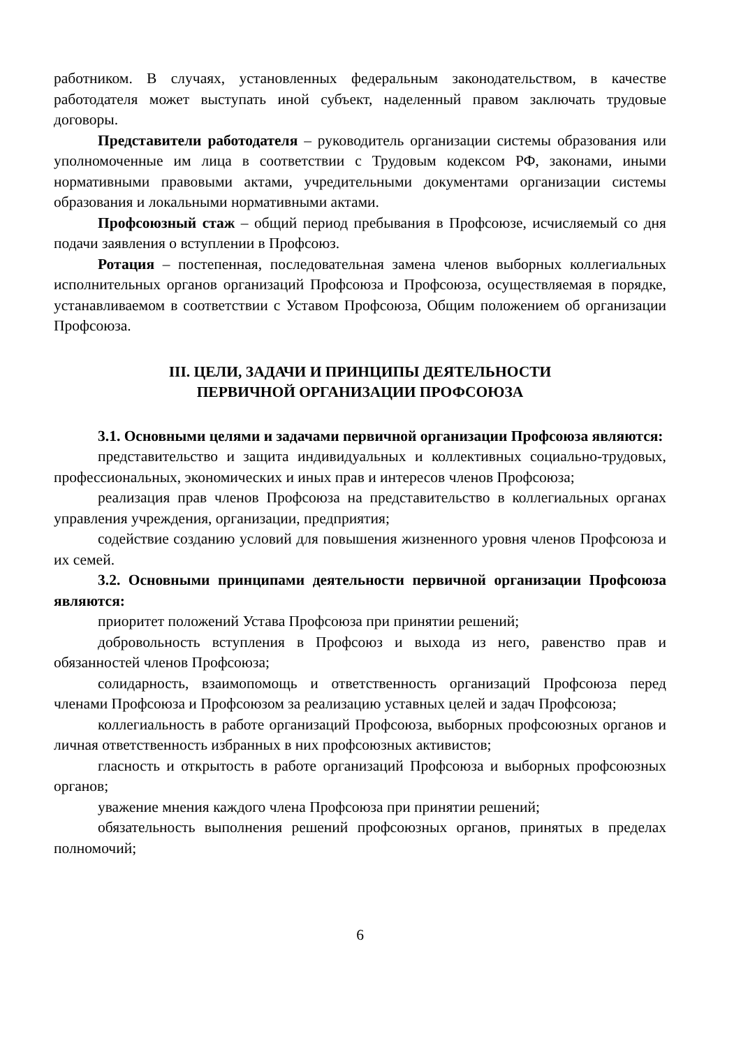работником. В случаях, установленных федеральным законодательством, в качестве работодателя может выступать иной субъект, наделенный правом заключать трудовые договоры.
Представители работодателя – руководитель организации системы образования или уполномоченные им лица в соответствии с Трудовым кодексом РФ, законами, иными нормативными правовыми актами, учредительными документами организации системы образования и локальными нормативными актами.
Профсоюзный стаж – общий период пребывания в Профсоюзе, исчисляемый со дня подачи заявления о вступлении в Профсоюз.
Ротация – постепенная, последовательная замена членов выборных коллегиальных исполнительных органов организаций Профсоюза и Профсоюза, осуществляемая в порядке, устанавливаемом в соответствии с Уставом Профсоюза, Общим положением об организации Профсоюза.
III. ЦЕЛИ, ЗАДАЧИ И ПРИНЦИПЫ ДЕЯТЕЛЬНОСТИ
ПЕРВИЧНОЙ ОРГАНИЗАЦИИ ПРОФСОЮЗА
3.1. Основными целями и задачами первичной организации Профсоюза являются:
представительство и защита индивидуальных и коллективных социально-трудовых, профессиональных, экономических и иных прав и интересов членов Профсоюза;
реализация прав членов Профсоюза на представительство в коллегиальных органах управления учреждения, организации, предприятия;
содействие созданию условий для повышения жизненного уровня членов Профсоюза и их семей.
3.2. Основными принципами деятельности первичной организации Профсоюза являются:
приоритет положений Устава Профсоюза при принятии решений;
добровольность вступления в Профсоюз и выхода из него, равенство прав и обязанностей членов Профсоюза;
солидарность, взаимопомощь и ответственность организаций Профсоюза перед членами Профсоюза и Профсоюзом за реализацию уставных целей и задач Профсоюза;
коллегиальность в работе организаций Профсоюза, выборных профсоюзных органов и личная ответственность избранных в них профсоюзных активистов;
гласность и открытость в работе организаций Профсоюза и выборных профсоюзных органов;
уважение мнения каждого члена Профсоюза при принятии решений;
обязательность выполнения решений профсоюзных органов, принятых в пределах полномочий;
6